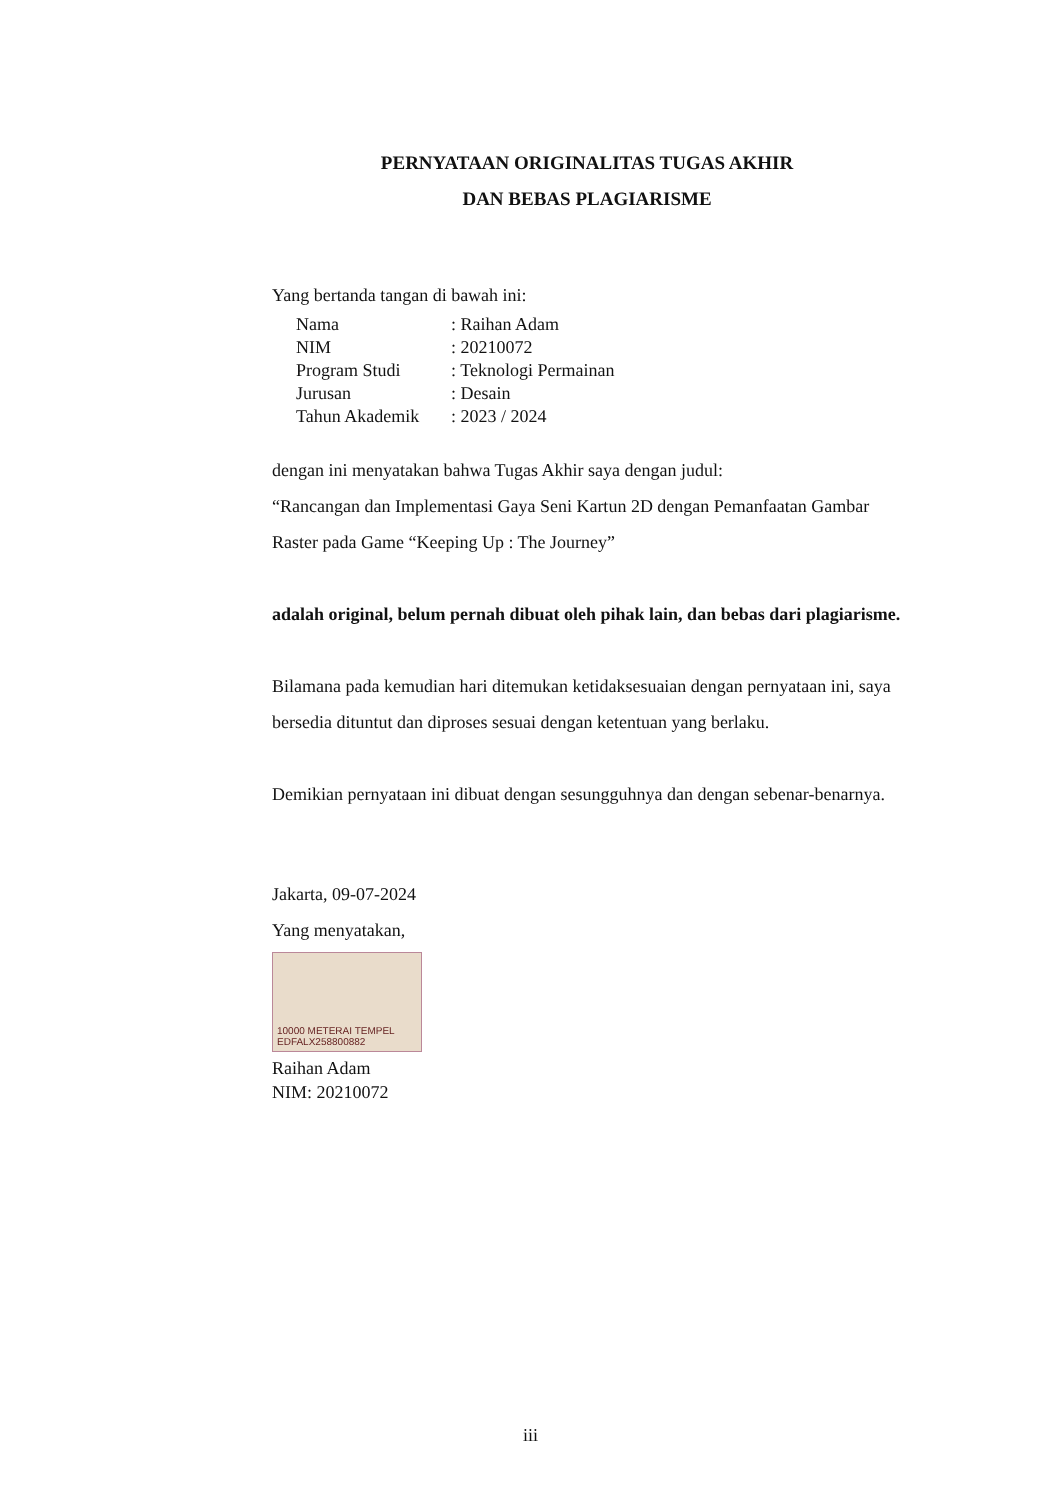PERNYATAAN ORIGINALITAS TUGAS AKHIR
DAN BEBAS PLAGIARISME
Yang bertanda tangan di bawah ini:
| Nama | : Raihan Adam |
| NIM | : 20210072 |
| Program Studi | : Teknologi Permainan |
| Jurusan | : Desain |
| Tahun Akademik | : 2023 / 2024 |
dengan ini menyatakan bahwa Tugas Akhir saya dengan judul:
“Rancangan dan Implementasi Gaya Seni Kartun 2D dengan Pemanfaatan Gambar Raster pada Game “Keeping Up : The Journey”
adalah original, belum pernah dibuat oleh pihak lain, dan bebas dari plagiarisme.
Bilamana pada kemudian hari ditemukan ketidaksesuaian dengan pernyataan ini, saya bersedia dituntut dan diproses sesuai dengan ketentuan yang berlaku.
Demikian pernyataan ini dibuat dengan sesungguhnya dan dengan sebenar-benarnya.
Jakarta, 09-07-2024
Yang menyatakan,
10000 METERAI TEMPEL EDFALX258800882
Raihan Adam
NIM: 20210072
iii